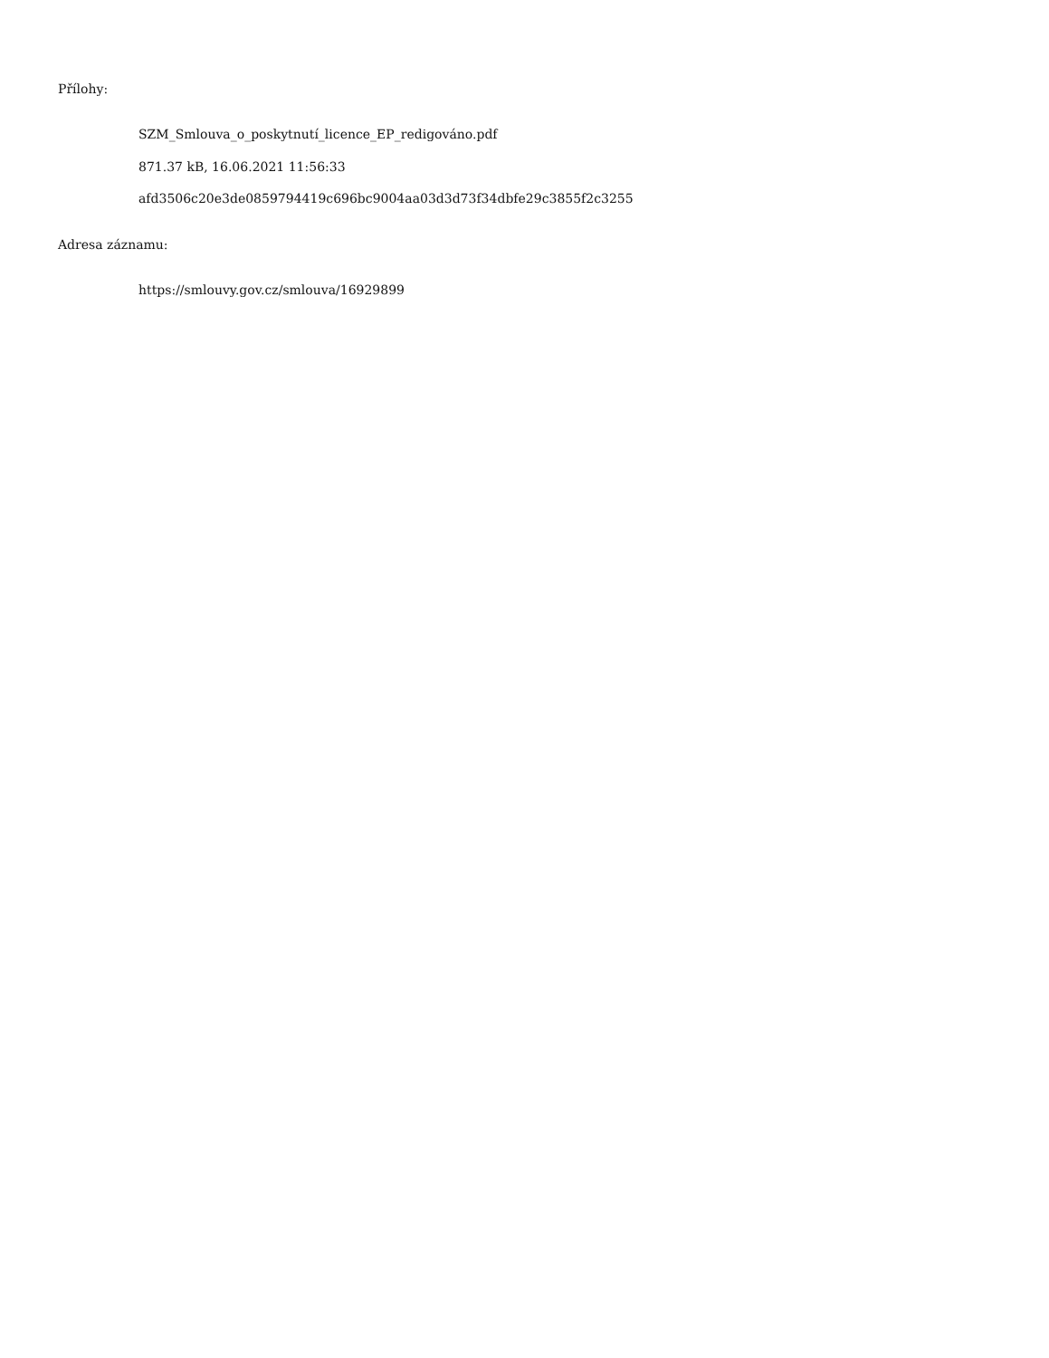Přílohy:
SZM_Smlouva_o_poskytnutí_licence_EP_redigováno.pdf
871.37 kB, 16.06.2021 11:56:33
afd3506c20e3de0859794419c696bc9004aa03d3d73f34dbfe29c3855f2c3255
Adresa záznamu:
https://smlouvy.gov.cz/smlouva/16929899